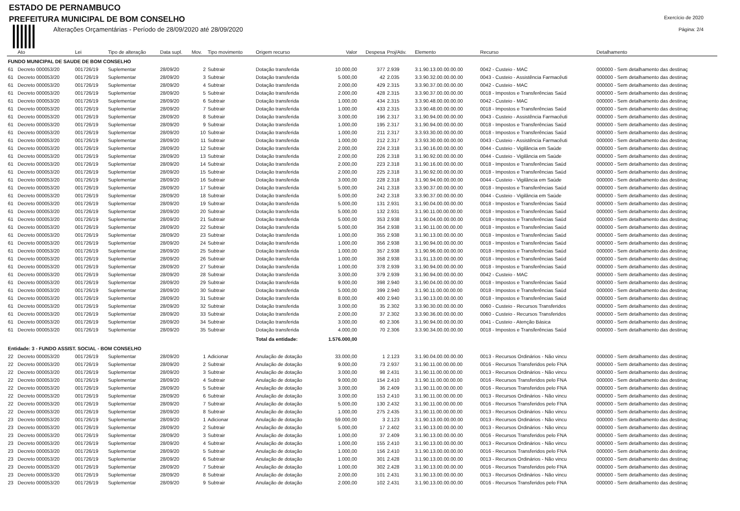ESTADO DE PERNAMBUCO
PREFEITURA MUNICIPAL DE BOM CONSELHO
Alterações Orçamentárias - Período de 28/09/2020 até 28/09/2020
Exercício de 2020
Página: 2/4
| | Ato | Lei | Tipo de alteração | Data supl. | Mov. | Tipo movimento | Origem recurso | Valor | Despesa | Proj/Ativ. | Elemento | Recurso | Detalhamento |
| --- | --- | --- | --- | --- | --- | --- | --- | --- | --- | --- | --- | --- | --- |
| FUNDO MUNICIPAL DE SAUDE DE BOM CONSELHO | | | | | | | | | | | | | |
| 61 | Decreto 000053/20 | 001726/19 | Suplementar | 28/09/20 | 2 | Subtrair | Dotação transferida | 10.000,00 | 377 | 2.939 | 3.1.90.13.00.00.00.00 | 0042 - Custeio - MAC | 000000 - Sem detalhamento das destinaç |
| 61 | Decreto 000053/20 | 001726/19 | Suplementar | 28/09/20 | 3 | Subtrair | Dotação transferida | 5.000,00 | 42 | 2.035 | 3.3.90.32.00.00.00.00 | 0043 - Custeio - Assistência Farmacêuti | 000000 - Sem detalhamento das destinaç |
| 61 | Decreto 000053/20 | 001726/19 | Suplementar | 28/09/20 | 4 | Subtrair | Dotação transferida | 2.000,00 | 429 | 2.315 | 3.3.90.37.00.00.00.00 | 0042 - Custeio - MAC | 000000 - Sem detalhamento das destinaç |
| 61 | Decreto 000053/20 | 001726/19 | Suplementar | 28/09/20 | 5 | Subtrair | Dotação transferida | 2.000,00 | 428 | 2.315 | 3.3.90.37.00.00.00.00 | 0018 - Impostos e Transferências Saúd | 000000 - Sem detalhamento das destinaç |
| 61 | Decreto 000053/20 | 001726/19 | Suplementar | 28/09/20 | 6 | Subtrair | Dotação transferida | 1.000,00 | 434 | 2.315 | 3.3.90.48.00.00.00.00 | 0042 - Custeio - MAC | 000000 - Sem detalhamento das destinaç |
| 61 | Decreto 000053/20 | 001726/19 | Suplementar | 28/09/20 | 7 | Subtrair | Dotação transferida | 1.000,00 | 433 | 2.315 | 3.3.90.48.00.00.00.00 | 0018 - Impostos e Transferências Saúd | 000000 - Sem detalhamento das destinaç |
| 61 | Decreto 000053/20 | 001726/19 | Suplementar | 28/09/20 | 8 | Subtrair | Dotação transferida | 3.000,00 | 196 | 2.317 | 3.1.90.94.00.00.00.00 | 0043 - Custeio - Assistência Farmacêuti | 000000 - Sem detalhamento das destinaç |
| 61 | Decreto 000053/20 | 001726/19 | Suplementar | 28/09/20 | 9 | Subtrair | Dotação transferida | 1.000,00 | 195 | 2.317 | 3.1.90.94.00.00.00.00 | 0018 - Impostos e Transferências Saúd | 000000 - Sem detalhamento das destinaç |
| 61 | Decreto 000053/20 | 001726/19 | Suplementar | 28/09/20 | 10 | Subtrair | Dotação transferida | 1.000,00 | 211 | 2.317 | 3.3.93.30.00.00.00.00 | 0018 - Impostos e Transferências Saúd | 000000 - Sem detalhamento das destinaç |
| 61 | Decreto 000053/20 | 001726/19 | Suplementar | 28/09/20 | 11 | Subtrair | Dotação transferida | 1.000,00 | 212 | 2.317 | 3.3.93.30.00.00.00.00 | 0043 - Custeio - Assistência Farmacêuti | 000000 - Sem detalhamento das destinaç |
| 61 | Decreto 000053/20 | 001726/19 | Suplementar | 28/09/20 | 12 | Subtrair | Dotação transferida | 2.000,00 | 224 | 2.318 | 3.1.90.16.00.00.00.00 | 0044 - Custeio - Vigilância em Saúde | 000000 - Sem detalhamento das destinaç |
| 61 | Decreto 000053/20 | 001726/19 | Suplementar | 28/09/20 | 13 | Subtrair | Dotação transferida | 2.000,00 | 226 | 2.318 | 3.1.90.92.00.00.00.00 | 0044 - Custeio - Vigilância em Saúde | 000000 - Sem detalhamento das destinaç |
| 61 | Decreto 000053/20 | 001726/19 | Suplementar | 28/09/20 | 14 | Subtrair | Dotação transferida | 2.000,00 | 223 | 2.318 | 3.1.90.16.00.00.00.00 | 0018 - Impostos e Transferências Saúd | 000000 - Sem detalhamento das destinaç |
| 61 | Decreto 000053/20 | 001726/19 | Suplementar | 28/09/20 | 15 | Subtrair | Dotação transferida | 2.000,00 | 225 | 2.318 | 3.1.90.92.00.00.00.00 | 0018 - Impostos e Transferências Saúd | 000000 - Sem detalhamento das destinaç |
| 61 | Decreto 000053/20 | 001726/19 | Suplementar | 28/09/20 | 16 | Subtrair | Dotação transferida | 3.000,00 | 228 | 2.318 | 3.1.90.94.00.00.00.00 | 0044 - Custeio - Vigilância em Saúde | 000000 - Sem detalhamento das destinaç |
| 61 | Decreto 000053/20 | 001726/19 | Suplementar | 28/09/20 | 17 | Subtrair | Dotação transferida | 5.000,00 | 241 | 2.318 | 3.3.90.37.00.00.00.00 | 0018 - Impostos e Transferências Saúd | 000000 - Sem detalhamento das destinaç |
| 61 | Decreto 000053/20 | 001726/19 | Suplementar | 28/09/20 | 18 | Subtrair | Dotação transferida | 5.000,00 | 242 | 2.318 | 3.3.90.37.00.00.00.00 | 0044 - Custeio - Vigilância em Saúde | 000000 - Sem detalhamento das destinaç |
| 61 | Decreto 000053/20 | 001726/19 | Suplementar | 28/09/20 | 19 | Subtrair | Dotação transferida | 5.000,00 | 131 | 2.931 | 3.1.90.04.00.00.00.00 | 0018 - Impostos e Transferências Saúd | 000000 - Sem detalhamento das destinaç |
| 61 | Decreto 000053/20 | 001726/19 | Suplementar | 28/09/20 | 20 | Subtrair | Dotação transferida | 5.000,00 | 132 | 2.931 | 3.1.90.11.00.00.00.00 | 0018 - Impostos e Transferências Saúd | 000000 - Sem detalhamento das destinaç |
| 61 | Decreto 000053/20 | 001726/19 | Suplementar | 28/09/20 | 21 | Subtrair | Dotação transferida | 5.000,00 | 353 | 2.938 | 3.1.90.04.00.00.00.00 | 0018 - Impostos e Transferências Saúd | 000000 - Sem detalhamento das destinaç |
| 61 | Decreto 000053/20 | 001726/19 | Suplementar | 28/09/20 | 22 | Subtrair | Dotação transferida | 5.000,00 | 354 | 2.938 | 3.1.90.11.00.00.00.00 | 0018 - Impostos e Transferências Saúd | 000000 - Sem detalhamento das destinaç |
| 61 | Decreto 000053/20 | 001726/19 | Suplementar | 28/09/20 | 23 | Subtrair | Dotação transferida | 1.000,00 | 355 | 2.938 | 3.1.90.13.00.00.00.00 | 0018 - Impostos e Transferências Saúd | 000000 - Sem detalhamento das destinaç |
| 61 | Decreto 000053/20 | 001726/19 | Suplementar | 28/09/20 | 24 | Subtrair | Dotação transferida | 1.000,00 | 356 | 2.938 | 3.1.90.94.00.00.00.00 | 0018 - Impostos e Transferências Saúd | 000000 - Sem detalhamento das destinaç |
| 61 | Decreto 000053/20 | 001726/19 | Suplementar | 28/09/20 | 25 | Subtrair | Dotação transferida | 1.000,00 | 357 | 2.938 | 3.1.90.96.00.00.00.00 | 0018 - Impostos e Transferências Saúd | 000000 - Sem detalhamento das destinaç |
| 61 | Decreto 000053/20 | 001726/19 | Suplementar | 28/09/20 | 26 | Subtrair | Dotação transferida | 1.000,00 | 358 | 2.938 | 3.1.91.13.00.00.00.00 | 0018 - Impostos e Transferências Saúd | 000000 - Sem detalhamento das destinaç |
| 61 | Decreto 000053/20 | 001726/19 | Suplementar | 28/09/20 | 27 | Subtrair | Dotação transferida | 1.000,00 | 378 | 2.939 | 3.1.90.94.00.00.00.00 | 0018 - Impostos e Transferências Saúd | 000000 - Sem detalhamento das destinaç |
| 61 | Decreto 000053/20 | 001726/19 | Suplementar | 28/09/20 | 28 | Subtrair | Dotação transferida | 3.000,00 | 379 | 2.939 | 3.1.90.94.00.00.00.00 | 0042 - Custeio - MAC | 000000 - Sem detalhamento das destinaç |
| 61 | Decreto 000053/20 | 001726/19 | Suplementar | 28/09/20 | 29 | Subtrair | Dotação transferida | 9.000,00 | 398 | 2.940 | 3.1.90.04.00.00.00.00 | 0018 - Impostos e Transferências Saúd | 000000 - Sem detalhamento das destinaç |
| 61 | Decreto 000053/20 | 001726/19 | Suplementar | 28/09/20 | 30 | Subtrair | Dotação transferida | 5.000,00 | 399 | 2.940 | 3.1.90.11.00.00.00.00 | 0018 - Impostos e Transferências Saúd | 000000 - Sem detalhamento das destinaç |
| 61 | Decreto 000053/20 | 001726/19 | Suplementar | 28/09/20 | 31 | Subtrair | Dotação transferida | 8.000,00 | 400 | 2.940 | 3.1.90.13.00.00.00.00 | 0018 - Impostos e Transferências Saúd | 000000 - Sem detalhamento das destinaç |
| 61 | Decreto 000053/20 | 001726/19 | Suplementar | 28/09/20 | 32 | Subtrair | Dotação transferida | 3.000,00 | 35 | 2.302 | 3.3.90.30.00.00.00.00 | 0060 - Custeio - Recursos Transferidos | 000000 - Sem detalhamento das destinaç |
| 61 | Decreto 000053/20 | 001726/19 | Suplementar | 28/09/20 | 33 | Subtrair | Dotação transferida | 2.000,00 | 37 | 2.302 | 3.3.90.36.00.00.00.00 | 0060 - Custeio - Recursos Transferidos | 000000 - Sem detalhamento das destinaç |
| 61 | Decreto 000053/20 | 001726/19 | Suplementar | 28/09/20 | 34 | Subtrair | Dotação transferida | 3.000,00 | 60 | 2.306 | 3.1.90.94.00.00.00.00 | 0041 - Custeio - Atenção Básica | 000000 - Sem detalhamento das destinaç |
| 61 | Decreto 000053/20 | 001726/19 | Suplementar | 28/09/20 | 35 | Subtrair | Dotação transferida | 4.000,00 | 70 | 2.306 | 3.3.90.34.00.00.00.00 | 0018 - Impostos e Transferências Saúd | 000000 - Sem detalhamento das destinaç |
| | | | | | | | Total da entidade: | 1.576.000,00 | | | | | |
| Entidade: 3 - FUNDO ASSIST. SOCIAL - BOM CONSELHO | | | | | | | | | | | | | |
| 22 | Decreto 000053/20 | 001726/19 | Suplementar | 28/09/20 | 1 | Adicionar | Anulação de dotação | 33.000,00 | 1 | 2.123 | 3.1.90.04.00.00.00.00 | 0013 - Recursos Ordinários - Não vincu | 000000 - Sem detalhamento das destinaç |
| 22 | Decreto 000053/20 | 001726/19 | Suplementar | 28/09/20 | 2 | Subtrair | Anulação de dotação | 9.000,00 | 73 | 2.937 | 3.1.90.11.00.00.00.00 | 0016 - Recursos Transferidos pelo FNA | 000000 - Sem detalhamento das destinaç |
| 22 | Decreto 000053/20 | 001726/19 | Suplementar | 28/09/20 | 3 | Subtrair | Anulação de dotação | 3.000,00 | 98 | 2.431 | 3.1.90.11.00.00.00.00 | 0013 - Recursos Ordinários - Não vincu | 000000 - Sem detalhamento das destinaç |
| 22 | Decreto 000053/20 | 001726/19 | Suplementar | 28/09/20 | 4 | Subtrair | Anulação de dotação | 9.000,00 | 154 | 2.410 | 3.1.90.11.00.00.00.00 | 0016 - Recursos Transferidos pelo FNA | 000000 - Sem detalhamento das destinaç |
| 22 | Decreto 000053/20 | 001726/19 | Suplementar | 28/09/20 | 5 | Subtrair | Anulação de dotação | 3.000,00 | 36 | 2.409 | 3.1.90.11.00.00.00.00 | 0016 - Recursos Transferidos pelo FNA | 000000 - Sem detalhamento das destinaç |
| 22 | Decreto 000053/20 | 001726/19 | Suplementar | 28/09/20 | 6 | Subtrair | Anulação de dotação | 3.000,00 | 153 | 2.410 | 3.1.90.11.00.00.00.00 | 0013 - Recursos Ordinários - Não vincu | 000000 - Sem detalhamento das destinaç |
| 22 | Decreto 000053/20 | 001726/19 | Suplementar | 28/09/20 | 7 | Subtrair | Anulação de dotação | 5.000,00 | 130 | 2.432 | 3.1.90.11.00.00.00.00 | 0016 - Recursos Transferidos pelo FNA | 000000 - Sem detalhamento das destinaç |
| 22 | Decreto 000053/20 | 001726/19 | Suplementar | 28/09/20 | 8 | Subtrair | Anulação de dotação | 1.000,00 | 275 | 2.435 | 3.1.90.11.00.00.00.00 | 0013 - Recursos Ordinários - Não vincu | 000000 - Sem detalhamento das destinaç |
| 23 | Decreto 000053/20 | 001726/19 | Suplementar | 28/09/20 | 1 | Adicionar | Anulação de dotação | 59.000,00 | 3 | 2.123 | 3.1.90.13.00.00.00.00 | 0013 - Recursos Ordinários - Não vincu | 000000 - Sem detalhamento das destinaç |
| 23 | Decreto 000053/20 | 001726/19 | Suplementar | 28/09/20 | 2 | Subtrair | Anulação de dotação | 5.000,00 | 17 | 2.402 | 3.1.90.13.00.00.00.00 | 0013 - Recursos Ordinários - Não vincu | 000000 - Sem detalhamento das destinaç |
| 23 | Decreto 000053/20 | 001726/19 | Suplementar | 28/09/20 | 3 | Subtrair | Anulação de dotação | 1.000,00 | 37 | 2.409 | 3.1.90.13.00.00.00.00 | 0016 - Recursos Transferidos pelo FNA | 000000 - Sem detalhamento das destinaç |
| 23 | Decreto 000053/20 | 001726/19 | Suplementar | 28/09/20 | 4 | Subtrair | Anulação de dotação | 1.000,00 | 155 | 2.410 | 3.1.90.13.00.00.00.00 | 0013 - Recursos Ordinários - Não vincu | 000000 - Sem detalhamento das destinaç |
| 23 | Decreto 000053/20 | 001726/19 | Suplementar | 28/09/20 | 5 | Subtrair | Anulação de dotação | 1.000,00 | 156 | 2.410 | 3.1.90.13.00.00.00.00 | 0016 - Recursos Transferidos pelo FNA | 000000 - Sem detalhamento das destinaç |
| 23 | Decreto 000053/20 | 001726/19 | Suplementar | 28/09/20 | 6 | Subtrair | Anulação de dotação | 1.000,00 | 301 | 2.428 | 3.1.90.13.00.00.00.00 | 0013 - Recursos Ordinários - Não vincu | 000000 - Sem detalhamento das destinaç |
| 23 | Decreto 000053/20 | 001726/19 | Suplementar | 28/09/20 | 7 | Subtrair | Anulação de dotação | 1.000,00 | 302 | 2.428 | 3.1.90.13.00.00.00.00 | 0016 - Recursos Transferidos pelo FNA | 000000 - Sem detalhamento das destinaç |
| 23 | Decreto 000053/20 | 001726/19 | Suplementar | 28/09/20 | 8 | Subtrair | Anulação de dotação | 2.000,00 | 101 | 2.431 | 3.1.90.13.00.00.00.00 | 0013 - Recursos Ordinários - Não vincu | 000000 - Sem detalhamento das destinaç |
| 23 | Decreto 000053/20 | 001726/19 | Suplementar | 28/09/20 | 9 | Subtrair | Anulação de dotação | 2.000,00 | 102 | 2.431 | 3.1.90.13.00.00.00.00 | 0016 - Recursos Transferidos pelo FNA | 000000 - Sem detalhamento das destinaç |